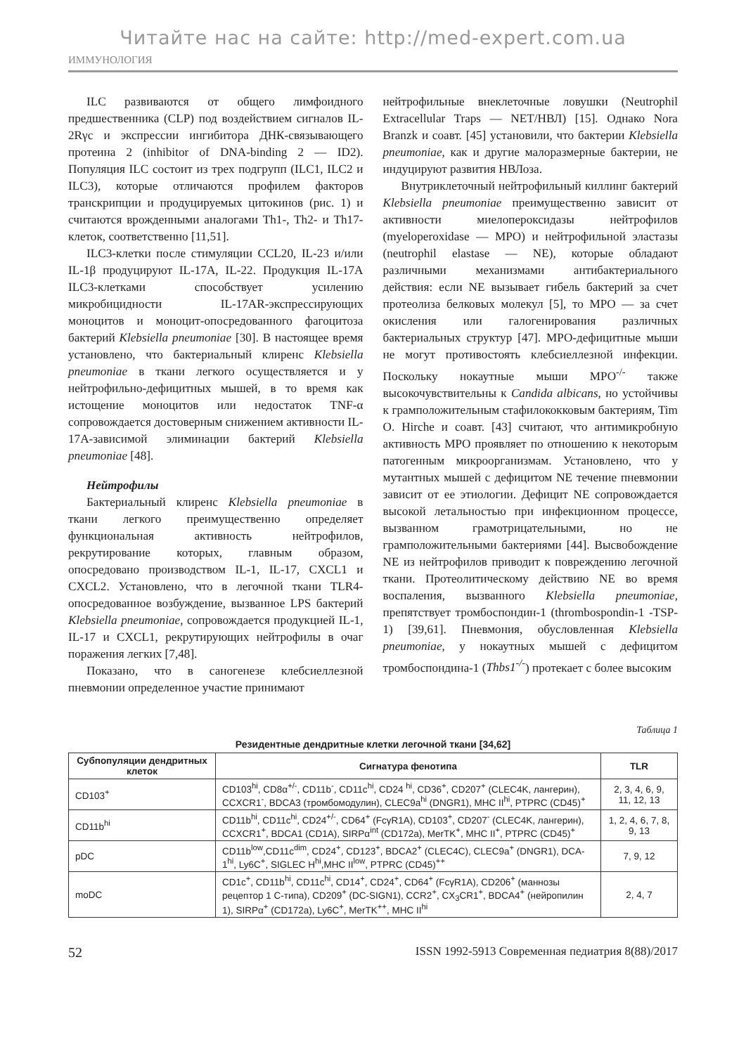Читайте нас на сайте: http://med-expert.com.ua
ИММУНОЛОГИЯ
ILC развиваются от общего лимфоидного предшественника (CLP) под воздействием сигналов IL-2Rγc и экспрессии ингибитора ДНК-связывающего протеина 2 (inhibitor of DNA-binding 2 — ID2). Популяция ILC состоит из трех подгрупп (ILC1, ILC2 и ILC3), которые отличаются профилем факторов транскрипции и продуцируемых цитокинов (рис. 1) и считаются врожденными аналогами Th1-, Th2- и Th17-клеток, соответственно [11,51].
ILC3-клетки после стимуляции CCL20, IL-23 и/или IL-1β продуцируют IL-17A, IL-22. Продукция IL-17A ILC3-клетками способствует усилению микробицидности IL-17AR-экспрессирующих моноцитов и моноцит-опосредованного фагоцитоза бактерий Klebsiella pneumoniae [30]. В настоящее время установлено, что бактериальный клиренс Klebsiella pneumoniae в ткани легкого осуществляется и у нейтрофильно-дефицитных мышей, в то время как истощение моноцитов или недостаток TNF-α сопровождается достоверным снижением активности IL-17A-зависимой элиминации бактерий Klebsiella pneumoniae [48].
Нейтрофилы
Бактериальный клиренс Klebsiella pneumoniae в ткани легкого преимущественно определяет функциональная активность нейтрофилов, рекрутирование которых, главным образом, опосредовано производством IL-1, IL-17, CXCL1 и CXCL2. Установлено, что в легочной ткани TLR4-опосредованное возбуждение, вызванное LPS бактерий Klebsiella pneumoniae, сопровождается продукцией IL-1, IL-17 и CXCL1, рекрутирующих нейтрофилы в очаг поражения легких [7,48].
Показано, что в саногенезе клебсиеллезной пневмонии определенное участие принимают
нейтрофильные внеклеточные ловушки (Neutrophil Extracellular Traps — NET/НВЛ) [15]. Однако Nora Branzk и соавт. [45] установили, что бактерии Klebsiella pneumoniae, как и другие малоразмерные бактерии, не индуцируют развития НВЛоза.
Внутриклеточный нейтрофильный киллинг бактерий Klebsiella pneumoniae преимущественно зависит от активности миелопероксидазы нейтрофилов (myeloperoxidase — MPO) и нейтрофильной эластазы (neutrophil elastase — NE), которые обладают различными механизмами антибактериального действия: если NE вызывает гибель бактерий за счет протеолиза белковых молекул [5], то MPO — за счет окисления или галогенирования различных бактериальных структур [47]. MPO-дефицитные мыши не могут противостоять клебсиеллезной инфекции. Поскольку нокаутные мыши MPO<sup>-/-</sup> также высокочувствительны к Candida albicans, но устойчивы к грамположительным стафилококковым бактериям, Tim O. Hirche и соавт. [43] считают, что антимикробную активность MPO проявляет по отношению к некоторым патогенным микроорганизмам. Установлено, что у мутантных мышей с дефицитом NE течение пневмонии зависит от ее этиологии. Дефицит NE сопровождается высокой летальностью при инфекционном процессе, вызванном грамотрицательными, но не грамположительными бактериями [44]. Высвобождение NE из нейтрофилов приводит к повреждению легочной ткани. Протеолитическому действию NE во время воспаления, вызванного Klebsiella pneumoniae, препятствует тромбоспондин-1 (thrombospondin-1 -TSP-1) [39,61]. Пневмония, обусловленная Klebsiella pneumoniae, у нокаутных мышей с дефицитом тромбоспондина-1 (Thbs1<sup>-/-</sup>) протекает с более высоким
Таблица 1
Резидентные дендритные клетки легочной ткани [34,62]
| Субпопуляции дендритных клеток | Сигнатура фенотипа | TLR |
| --- | --- | --- |
| CD103<sup>+</sup> | CD103<sup>hi</sup>, CD8α<sup>+/-</sup>, CD11b<sup>-</sup>, CD11c<sup>hi</sup>, CD24 <sup>hi</sup>, CD36<sup>+</sup>, CD207<sup>+</sup> (CLEC4K, лангерин), CCXCR1<sup>-</sup>, BDCA3 (тромбомодулин), CLEC9a<sup>hi</sup> (DNGR1), MHC II<sup>hi</sup>, PTPRC (CD45)<sup>+</sup> | 2, 3, 4, 6, 9, 11, 12, 13 |
| CD11b<sup>hi</sup> | CD11b<sup>hi</sup>, CD11c<sup>hi</sup>, CD24<sup>+/-</sup>, CD64<sup>+</sup> (FcγR1A), CD103<sup>+</sup>, CD207<sup>-</sup> (CLEC4K, лангерин), CCXCR1<sup>+</sup>, BDCA1 (CD1A), SIRPα<sup>int</sup> (CD172a), MerTK<sup>+</sup>, MHC II<sup>+</sup>, PTPRC (CD45)<sup>+</sup> | 1, 2, 4, 6, 7, 8, 9, 13 |
| pDC | CD11b<sup>low</sup>,CD11c<sup>dim</sup>, CD24<sup>+</sup>, CD123<sup>+</sup>, BDCA2<sup>+</sup> (CLEC4C), CLEC9a<sup>+</sup> (DNGR1), DCA-1<sup>hi</sup>, Ly6C<sup>+</sup>, SIGLEC H<sup>hi</sup>,MHC II<sup>low</sup>, PTPRC (CD45)<sup>++</sup> | 7, 9, 12 |
| moDC | CD1c<sup>+</sup>, CD11b<sup>hi</sup>, CD11c<sup>hi</sup>, CD14<sup>+</sup>, CD24<sup>+</sup>, CD64<sup>+</sup> (FcγR1A), CD206<sup>+</sup> (маннозы рецептор 1 С-типа), CD209<sup>+</sup> (DC-SIGN1), CCR2<sup>+</sup>, CX<sub>3</sub>CR1<sup>+</sup>, BDCA4<sup>+</sup> (нейропилин 1), SIRPα<sup>+</sup> (CD172a), Ly6C<sup>+</sup>, MerTK<sup>++</sup>, MHC II<sup>hi</sup> | 2, 4, 7 |
52 ISSN 1992-5913 Современная педиатрия 8(88)/2017